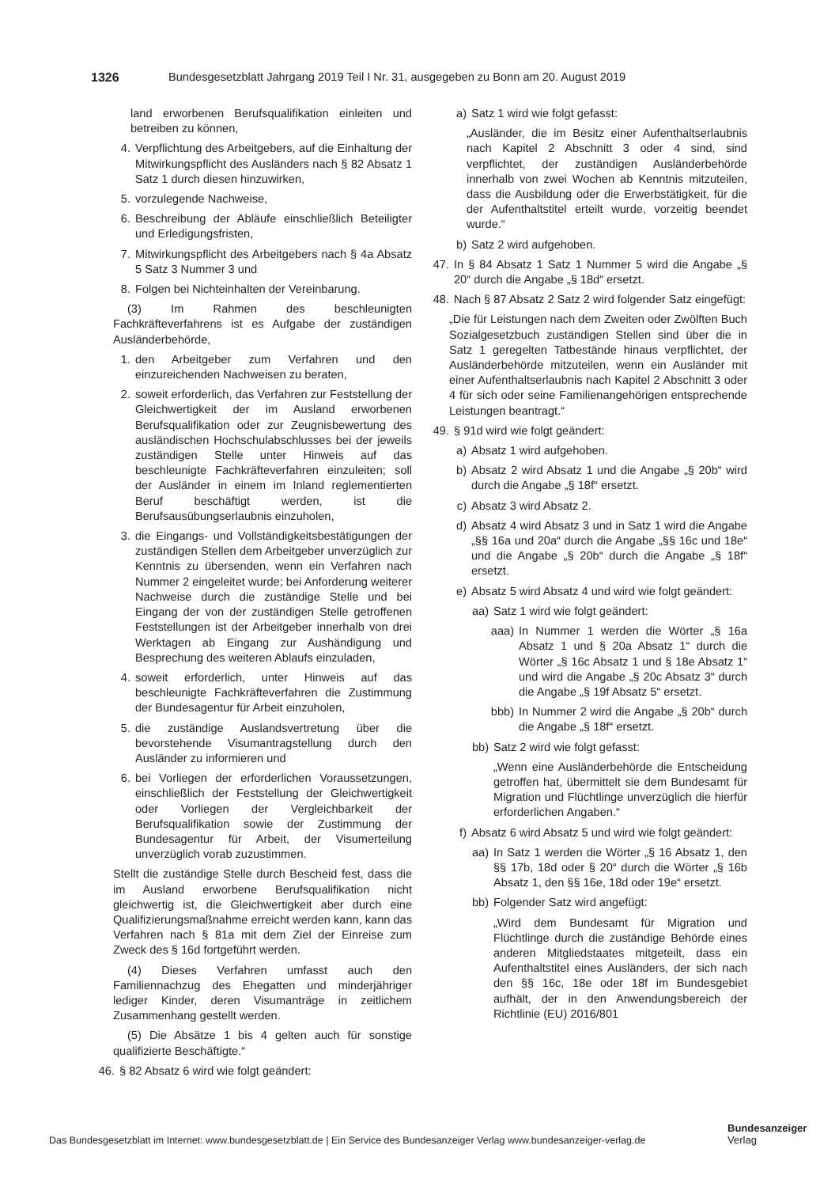1326 Bundesgesetzblatt Jahrgang 2019 Teil I Nr. 31, ausgegeben zu Bonn am 20. August 2019
land erworbenen Berufsqualifikation einleiten und betreiben zu können,
4. Verpflichtung des Arbeitgebers, auf die Einhaltung der Mitwirkungspflicht des Ausländers nach § 82 Absatz 1 Satz 1 durch diesen hinzuwirken,
5. vorzulegende Nachweise,
6. Beschreibung der Abläufe einschließlich Beteiligter und Erledigungsfristen,
7. Mitwirkungspflicht des Arbeitgebers nach § 4a Absatz 5 Satz 3 Nummer 3 und
8. Folgen bei Nichteinhalten der Vereinbarung.
(3) Im Rahmen des beschleunigten Fachkräfteverfahrens ist es Aufgabe der zuständigen Ausländerbehörde,
1. den Arbeitgeber zum Verfahren und den einzureichenden Nachweisen zu beraten,
2. soweit erforderlich, das Verfahren zur Feststellung der Gleichwertigkeit der im Ausland erworbenen Berufsqualifikation oder zur Zeugnisbewertung des ausländischen Hochschulabschlusses bei der jeweils zuständigen Stelle unter Hinweis auf das beschleunigte Fachkräfteverfahren einzuleiten; soll der Ausländer in einem im Inland reglementierten Beruf beschäftigt werden, ist die Berufsausübungserlaubnis einzuholen,
3. die Eingangs- und Vollständigkeitsbestätigungen der zuständigen Stellen dem Arbeitgeber unverzüglich zur Kenntnis zu übersenden, wenn ein Verfahren nach Nummer 2 eingeleitet wurde; bei Anforderung weiterer Nachweise durch die zuständige Stelle und bei Eingang der von der zuständigen Stelle getroffenen Feststellungen ist der Arbeitgeber innerhalb von drei Werktagen ab Eingang zur Aushändigung und Besprechung des weiteren Ablaufs einzuladen,
4. soweit erforderlich, unter Hinweis auf das beschleunigte Fachkräfteverfahren die Zustimmung der Bundesagentur für Arbeit einzuholen,
5. die zuständige Auslandsvertretung über die bevorstehende Visumantragstellung durch den Ausländer zu informieren und
6. bei Vorliegen der erforderlichen Voraussetzungen, einschließlich der Feststellung der Gleichwertigkeit oder Vorliegen der Vergleichbarkeit der Berufsqualifikation sowie der Zustimmung der Bundesagentur für Arbeit, der Visumerteilung unverzüglich vorab zuzustimmen.
Stellt die zuständige Stelle durch Bescheid fest, dass die im Ausland erworbene Berufsqualifikation nicht gleichwertig ist, die Gleichwertigkeit aber durch eine Qualifizierungsmaßnahme erreicht werden kann, kann das Verfahren nach § 81a mit dem Ziel der Einreise zum Zweck des § 16d fortgeführt werden.
(4) Dieses Verfahren umfasst auch den Familiennachzug des Ehegatten und minderjähriger lediger Kinder, deren Visumanträge in zeitlichem Zusammenhang gestellt werden.
(5) Die Absätze 1 bis 4 gelten auch für sonstige qualifizierte Beschäftigte.“
46. § 82 Absatz 6 wird wie folgt geändert:
a) Satz 1 wird wie folgt gefasst:
„Ausländer, die im Besitz einer Aufenthaltserlaubnis nach Kapitel 2 Abschnitt 3 oder 4 sind, sind verpflichtet, der zuständigen Ausländerbehörde innerhalb von zwei Wochen ab Kenntnis mitzuteilen, dass die Ausbildung oder die Erwerbstätigkeit, für die der Aufenthaltstitel erteilt wurde, vorzeitig beendet wurde.“
b) Satz 2 wird aufgehoben.
47. In § 84 Absatz 1 Satz 1 Nummer 5 wird die Angabe „§ 20“ durch die Angabe „§ 18d“ ersetzt.
48. Nach § 87 Absatz 2 Satz 2 wird folgender Satz eingefügt:
„Die für Leistungen nach dem Zweiten oder Zwölften Buch Sozialgesetzbuch zuständigen Stellen sind über die in Satz 1 geregelten Tatbestände hinaus verpflichtet, der Ausländerbehörde mitzuteilen, wenn ein Ausländer mit einer Aufenthaltserlaubnis nach Kapitel 2 Abschnitt 3 oder 4 für sich oder seine Familienangehörigen entsprechende Leistungen beantragt.“
49. § 91d wird wie folgt geändert:
a) Absatz 1 wird aufgehoben.
b) Absatz 2 wird Absatz 1 und die Angabe „§ 20b“ wird durch die Angabe „§ 18f“ ersetzt.
c) Absatz 3 wird Absatz 2.
d) Absatz 4 wird Absatz 3 und in Satz 1 wird die Angabe „§§ 16a und 20a“ durch die Angabe „§§ 16c und 18e“ und die Angabe „§ 20b“ durch die Angabe „§ 18f“ ersetzt.
e) Absatz 5 wird Absatz 4 und wird wie folgt geändert:
aa) Satz 1 wird wie folgt geändert:
aaa) In Nummer 1 werden die Wörter „§ 16a Absatz 1 und § 20a Absatz 1“ durch die Wörter „§ 16c Absatz 1 und § 18e Absatz 1“ und wird die Angabe „§ 20c Absatz 3“ durch die Angabe „§ 19f Absatz 5“ ersetzt.
bbb) In Nummer 2 wird die Angabe „§ 20b“ durch die Angabe „§ 18f“ ersetzt.
bb) Satz 2 wird wie folgt gefasst:
„Wenn eine Ausländerbehörde die Entscheidung getroffen hat, übermittelt sie dem Bundesamt für Migration und Flüchtlinge unverzüglich die hierfür erforderlichen Angaben.“
f) Absatz 6 wird Absatz 5 und wird wie folgt geändert:
aa) In Satz 1 werden die Wörter „§ 16 Absatz 1, den §§ 17b, 18d oder § 20“ durch die Wörter „§ 16b Absatz 1, den §§ 16e, 18d oder 19e“ ersetzt.
bb) Folgender Satz wird angefügt:
„Wird dem Bundesamt für Migration und Flüchtlinge durch die zuständige Behörde eines anderen Mitgliedstaates mitgeteilt, dass ein Aufenthaltstitel eines Ausländers, der sich nach den §§ 16c, 18e oder 18f im Bundesgebiet aufhält, der in den Anwendungsbereich der Richtlinie (EU) 2016/801
Das Bundesgesetzblatt im Internet: www.bundesgesetzblatt.de | Ein Service des Bundesanzeiger Verlag www.bundesanzeiger-verlag.de
Bundesanzeiger
Verlag